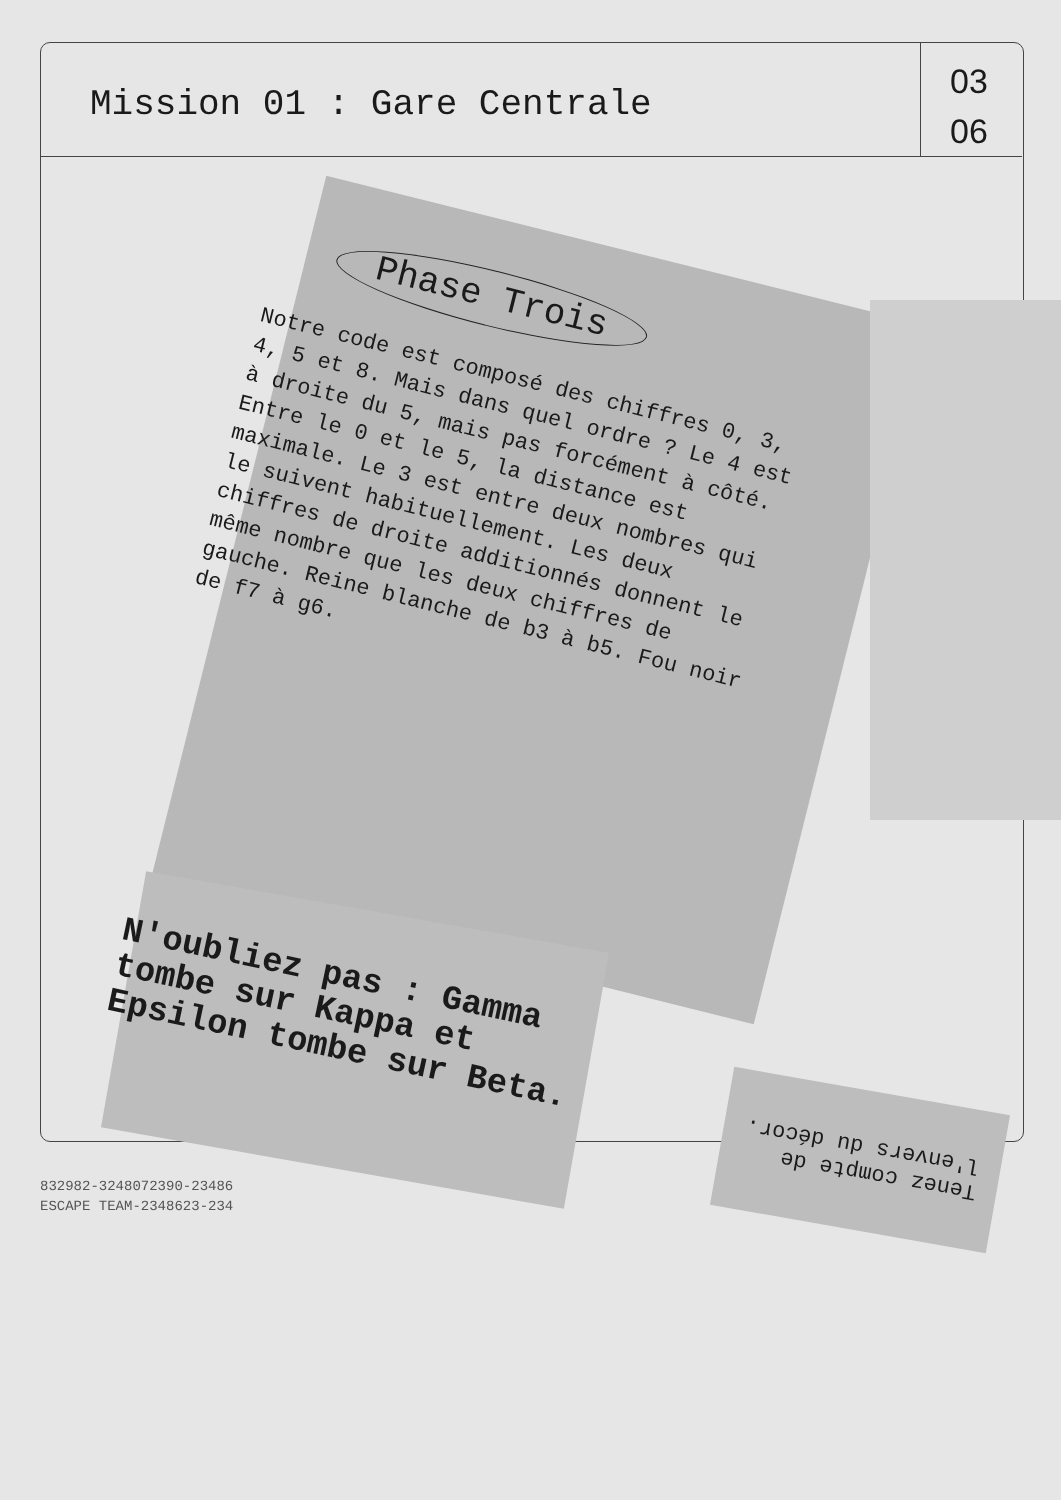Mission 01 : Gare Centrale
03
06
Phase Trois
Notre code est composé des chiffres 0, 3, 4, 5 et 8. Mais dans quel ordre ? Le 4 est à droite du 5, mais pas forcément à côté. Entre le 0 et le 5, la distance est maximale. Le 3 est entre deux nombres qui le suivent habituellement. Les deux chiffres de droite additionnés donnent le même nombre que les deux chiffres de gauche. Reine blanche de b3 à b5. Fou noir de f7 à g6.
N'oubliez pas : Gamma tombe sur Kappa et Epsilon tombe sur Beta.
Tenez compte de l'envers du décor.
832982-3248072390-23486
ESCAPE TEAM-2348623-234